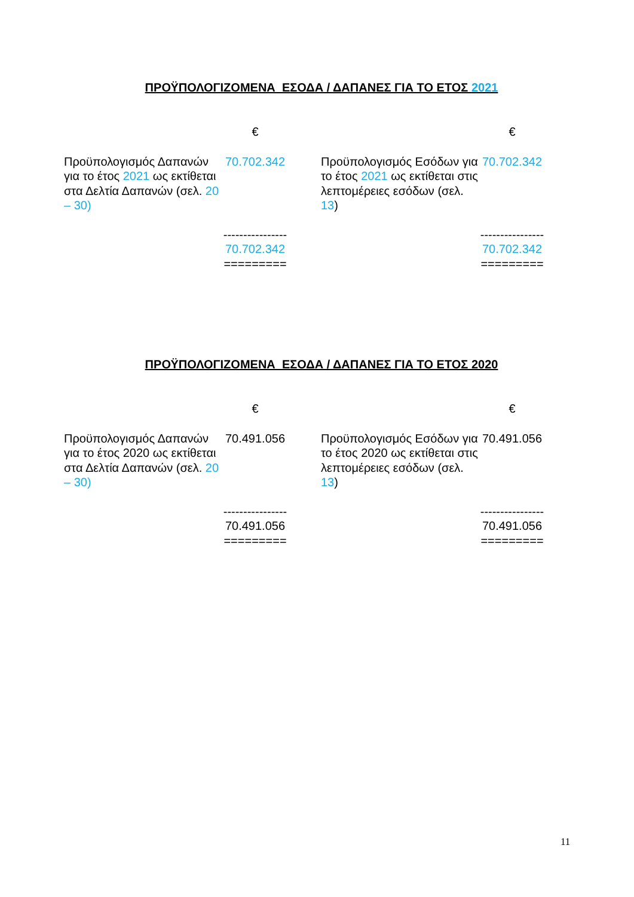ΠΡΟΫΠΟΛΟΓΙΖΟΜΕΝΑ ΕΣΟΔΑ / ΔΑΠΑΝΕΣ ΓΙΑ ΤΟ ΕΤΟΣ 2021
| | € | | | € |
| Προϋπολογισμός Δαπανών για το έτος 2021 ως εκτίθεται στα Δελτία Δαπανών (σελ. 20 – 30) | 70.702.342 | | Προϋπολογισμός Εσόδων για το έτος 2021 ως εκτίθεται στις λεπτομέρειες εσόδων (σελ. 13 ) | 70.702.342 |
| | ---------------- 70.702.342 ========= | | | ---------------- 70.702.342 ========= |
ΠΡΟΫΠΟΛΟΓΙΖΟΜΕΝΑ ΕΣΟΔΑ / ΔΑΠΑΝΕΣ ΓΙΑ ΤΟ ΕΤΟΣ 2020
| | € | | | € |
| Προϋπολογισμός Δαπανών για το έτος 2020 ως εκτίθεται στα Δελτία Δαπανών (σελ. 20 – 30) | 70.491.056 | | Προϋπολογισμός Εσόδων για το έτος 2020 ως εκτίθεται στις λεπτομέρειες εσόδων (σελ. 13 ) | 70.491.056 |
| | ---------------- 70.491.056 ========= | | | ---------------- 70.491.056 ========= |
11